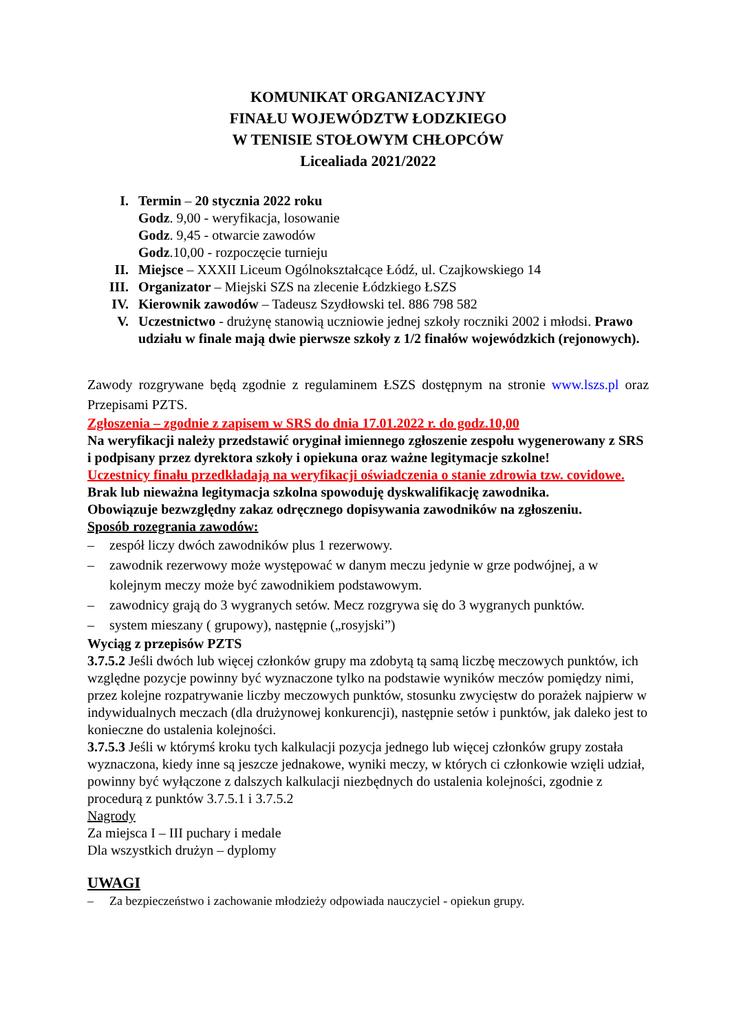KOMUNIKAT ORGANIZACYJNY
FINAŁU WOJEWÓDZTW ŁODZKIEGO
W TENISIE STOŁOWYM CHŁOPCÓW
Licealiada 2021/2022
I.
Termin – 20 stycznia 2022 roku
Godz. 9,00 - weryfikacja, losowanie
Godz. 9,45 - otwarcie zawodów
Godz.10,00 - rozpoczęcie turnieju
II.
Miejsce – XXXII Liceum Ogólnokształcące Łódź, ul. Czajkowskiego 14
III.
Organizator – Miejski SZS na zlecenie Łódzkiego ŁSZS
IV.
Kierownik zawodów – Tadeusz Szydłowski tel. 886 798 582
V.
Uczestnictwo - drużynę stanowią uczniowie jednej szkoły roczniki 2002 i młodsi. Prawo udziału w finale mają dwie pierwsze szkoły z 1/2 finałów wojewódzkich (rejonowych).
Zawody rozgrywane będą zgodnie z regulaminem ŁSZS dostępnym na stronie www.lszs.pl oraz Przepisami PZTS.
Zgłoszenia – zgodnie z zapisem w SRS do dnia 17.01.2022 r. do godz.10,00
Na weryfikacji należy przedstawić oryginał imiennego zgłoszenie zespołu wygenerowany z SRS i podpisany przez dyrektora szkoły i opiekuna oraz ważne legitymacje szkolne!
Uczestnicy finału przedkładają na weryfikacji oświadczenia o stanie zdrowia tzw. covidowe.
Brak lub nieważna legitymacja szkolna spowoduję dyskwalifikację zawodnika.
Obowiązuje bezwzględny zakaz odręcznego dopisywania zawodników na zgłoszeniu.
Sposób rozegrania zawodów:
– zespół liczy dwóch zawodników plus 1 rezerwowy.
– zawodnik rezerwowy może występować w danym meczu jedynie w grze podwójnej, a w kolejnym meczy może być zawodnikiem podstawowym.
– zawodnicy grają do 3 wygranych setów. Mecz rozgrywa się do 3 wygranych punktów.
– system mieszany ( grupowy), następnie („rosyjski”)
Wyciąg z przepisów PZTS
3.7.5.2 Jeśli dwóch lub więcej członków grupy ma zdobytą tą samą liczbę meczowych punktów, ich względne pozycje powinny być wyznaczone tylko na podstawie wyników meczów pomiędzy nimi, przez kolejne rozpatrywanie liczby meczowych punktów, stosunku zwycięstw do porażek najpierw w indywidualnych meczach (dla drużynowej konkurencji), następnie setów i punktów, jak daleko jest to konieczne do ustalenia kolejności.
3.7.5.3 Jeśli w którymś kroku tych kalkulacji pozycja jednego lub więcej członków grupy została wyznaczona, kiedy inne są jeszcze jednakowe, wyniki meczy, w których ci członkowie wzięli udział, powinny być wyłączone z dalszych kalkulacji niezbędnych do ustalenia kolejności, zgodnie z procedurą z punktów 3.7.5.1 i 3.7.5.2
Nagrody
Za miejsca I – III puchary i medale
Dla wszystkich drużyn – dyplomy
UWAGI
– Za bezpieczeństwo i zachowanie młodzieży odpowiada nauczyciel - opiekun grupy.